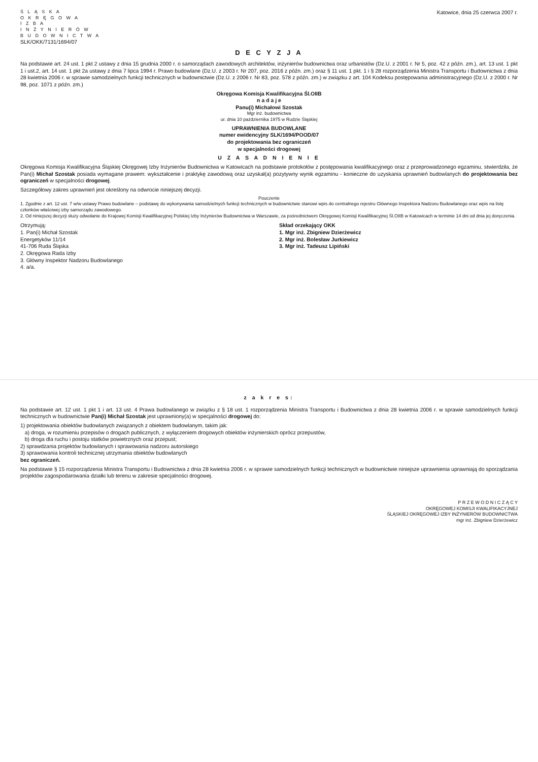Ś L Ą S K A
O K R Ę G O W A
I Z B A
I N Ż Y N I E R Ó W
B U D O W N I C T W A
Katowice, dnia 25 czerwca 2007 r.
SLK/OKK/7131/1694/07
D E C Y Z J A
Na podstawie art. 24 ust. 1 pkt 2 ustawy z dnia 15 grudnia 2000 r. o samorządach zawodowych architektów, inżynierów budownictwa oraz urbanistów (Dz.U. z 2001 r. Nr 5, poz. 42 z późn. zm.), art. 13 ust. 1 pkt 1 i ust.2, art. 14 ust. 1 pkt 2a ustawy z dnia 7 lipca 1994 r. Prawo budowlane (Dz.U. z 2003 r. Nr 207, poz. 2016 z późn. zm.) oraz § 11 ust. 1 pkt. 1 i § 28 rozporządzenia Ministra Transportu i Budownictwa z dnia 28 kwietnia 2006 r. w sprawie samodzielnych funkcji technicznych w budownictwie (Dz.U. z 2006 r. Nr 83, poz. 578 z późn. zm.) w związku z art. 104 Kodeksu postępowania administracyjnego (Dz.U. z 2000 r. Nr 98, poz. 1071 z późn. zm.)
Okręgowa Komisja Kwalifikacyjna Śl.OIIB
n a d a j e
Panu(i) Michałowi Szostak
Mgr inż. budownictwa
ur. dnia 10 października 1975 w Rudzie Śląskiej
UPRAWNIENIA BUDOWLANE
numer ewidencyjny SLK/1694/POOD/07
do projektowania bez ograniczeń
w specjalności drogowej
U Z A S A D N I E N I E
Okręgowa Komisja Kwalifikacyjna Śląskiej Okręgowej Izby Inżynierów Budownictwa w Katowicach na podstawie protokołów z postępowania kwalifikacyjnego oraz z przeprowadzonego egzaminu, stwierdziła, że Pan(i) Michał Szostak posiada wymagane prawem: wykształcenie i praktykę zawodową oraz uzyskał(a) pozytywny wynik egzaminu - konieczne do uzyskania uprawnień budowlanych do projektowania bez ograniczeń w specjalności drogowej.
Szczegółowy zakres uprawnień jest określony na odwrocie niniejszej decyzji.
Pouczenie
1. Zgodnie z art. 12 ust. 7 w/w ustawy Prawo budowlane – podstawę do wykonywania samodzielnych funkcji technicznych w budownictwie stanowi wpis do centralnego rejestru Głównego Inspektora Nadzoru Budowlanego oraz wpis na listę członków właściwej izby samorządu zawodowego.
2. Od niniejszej decyzji służy odwołanie do Krajowej Komisji Kwalifikacyjnej Polskiej Izby Inżynierów Budownictwa w Warszawie, za pośrednictwem Okręgowej Komisji Kwalifikacyjnej Śl.OIIB w Katowicach w terminie 14 dni od dnia jej doręczenia.
Otrzymują:
1. Pan(i) Michał Szostak
Energetyków 11/14
41-706 Ruda Śląska
2. Okręgowa Rada Izby
3. Główny Inspektor Nadzoru Budowlanego
4. a/a.
Skład orzekający OKK
1. Mgr inż. Zbigniew Dzierżewicz
2. Mgr inż. Bolesław Jurkiewicz
3. Mgr inż. Tadeusz Lipiński
z a k r e s:
Na podstawie art. 12 ust. 1 pkt 1 i art. 13 ust. 4 Prawa budowlanego w związku z § 18 ust. 1 rozporządzenia Ministra Transportu i Budownictwa z dnia 28 kwietnia 2006 r. w sprawie samodzielnych funkcji technicznych w budownictwie Pan(i) Michał Szostak jest uprawniony(a) w specjalności drogowej do:
1) projektowania obiektów budowlanych związanych z obiektem budowlanym, takim jak:
a) droga, w rozumieniu przepisów o drogach publicznych, z wyłączeniem drogowych obiektów inżynierskich oprócz przepustów,
b) droga dla ruchu i postoju statków powietrznych oraz przepust;
2) sprawdzania projektów budowlanych i sprawowania nadzoru autorskiego
3) sprawowania kontroli technicznej utrzymania obiektów budowlanych
bez ograniczeń.
Na podstawie § 15 rozporządzenia Ministra Transportu i Budownictwa z dnia 28 kwietnia 2006 r. w sprawie samodzielnych funkcji technicznych w budownictwie niniejsze uprawnienia uprawniają do sporządzania projektów zagospodarowania działki lub terenu w zakresie specjalności drogowej.
P R Z E W O D N I C Z Ą C Y
OKRĘGOWEJ KOMISJI KWALIFIKACYJNEJ
ŚLĄSKIEJ OKRĘGOWEJ IZBY INŻYNIERÓW BUDOWNICTWA
mgr inż. Zbigniew Dzierżewicz